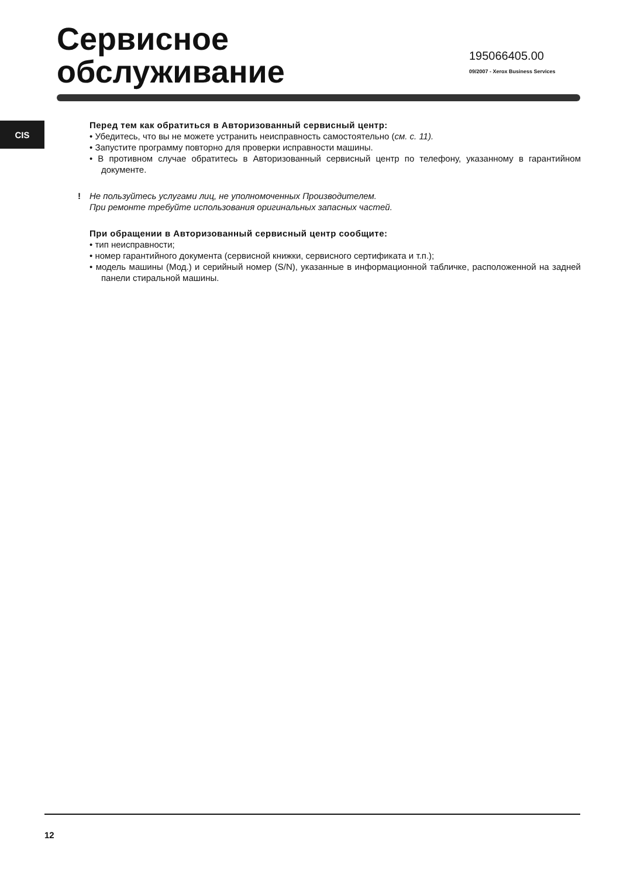Сервисное
обслуживание
195066405.00
09/2007 - Xerox Business Services
CIS
Перед тем как обратиться в Авторизованный сервисный центр:
• Убедитесь, что вы не можете устранить неисправность самостоятельно (см. с. 11).
• Запустите программу повторно для проверки исправности машины.
• В противном случае обратитесь в Авторизованный сервисный центр по телефону, указанному в гарантийном документе.
! Не пользуйтесь услугами лиц, не уполномоченных Производителем.
При ремонте требуйте использования оригинальных запасных частей.
При обращении в Авторизованный сервисный центр сообщите:
• тип неисправности;
• номер гарантийного документа (сервисной книжки, сервисного сертификата и т.п.);
• модель машины (Мод.) и серийный номер (S/N), указанные в информационной табличке, расположенной на задней панели стиральной машины.
12